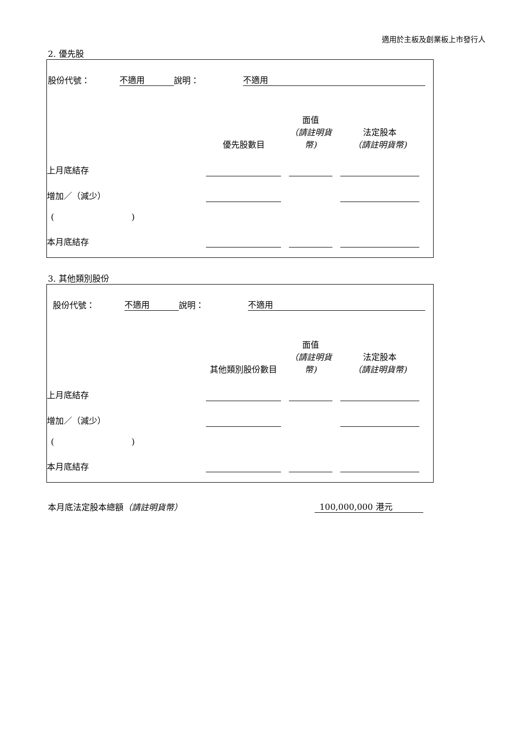適用於主板及創業板上市發行人
2. 優先股
| 股份代號： | 不適用 | 說明： | 不適用 | |
| | 優先股數目 | | 面值 （請註明貨幣) | | 法定股本 （請註明貨幣) | |
| 上月底結存 | | | | | | |
| 增加／（減少） | | | | | | |
| ( ) | | | | | | |
| 本月底結存 | | | | | | |
3. 其他類別股份
| 股份代號： | 不適用 | 說明： | 不適用 | |
| | 其他類別股份數目 | | 面值 （請註明貨幣) | | 法定股本 （請註明貨幣) | |
| 上月底結存 | | | | | | |
| 增加／（減少） | | | | | | |
| ( ) | | | | | | |
| 本月底結存 | | | | | | |
| 本月底法定股本總額 （請註明貨幣） | 100,000,000 港元 |